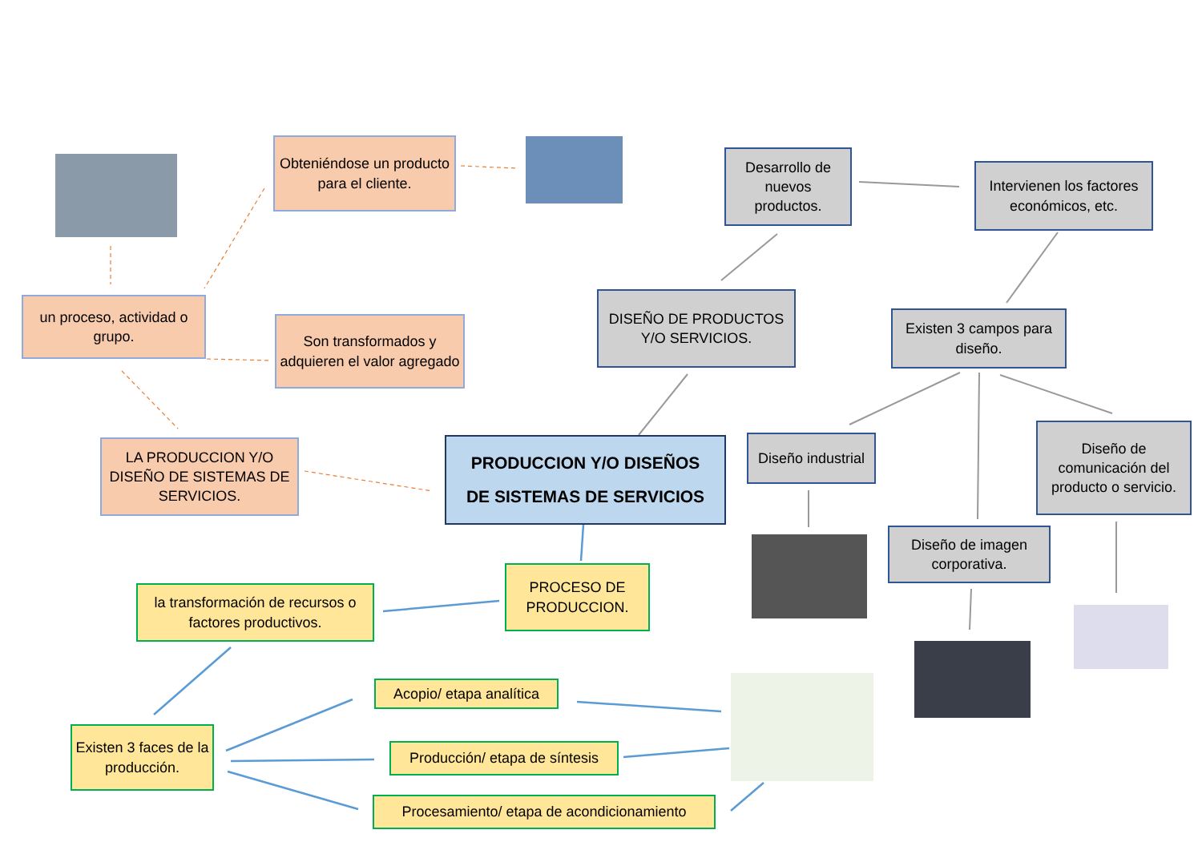Obteniéndose un producto para el cliente.
Desarrollo de nuevos productos.
Intervienen los factores económicos, etc.
un proceso, actividad o grupo.
Son transformados y adquieren el valor agregado
DISEÑO DE PRODUCTOS Y/O SERVICIOS.
Existen 3 campos para diseño.
LA PRODUCCION Y/O DISEÑO DE SISTEMAS DE SERVICIOS.
PRODUCCION Y/O DISEÑOS
DE SISTEMAS DE SERVICIOS
Diseño industrial
Diseño de comunicación del producto o servicio.
Diseño de imagen corporativa.
PROCESO DE PRODUCCION.
la transformación de recursos o factores productivos.
Acopio/ etapa analítica
Existen 3 faces de la producción.
Producción/ etapa de síntesis
Procesamiento/ etapa de acondicionamiento